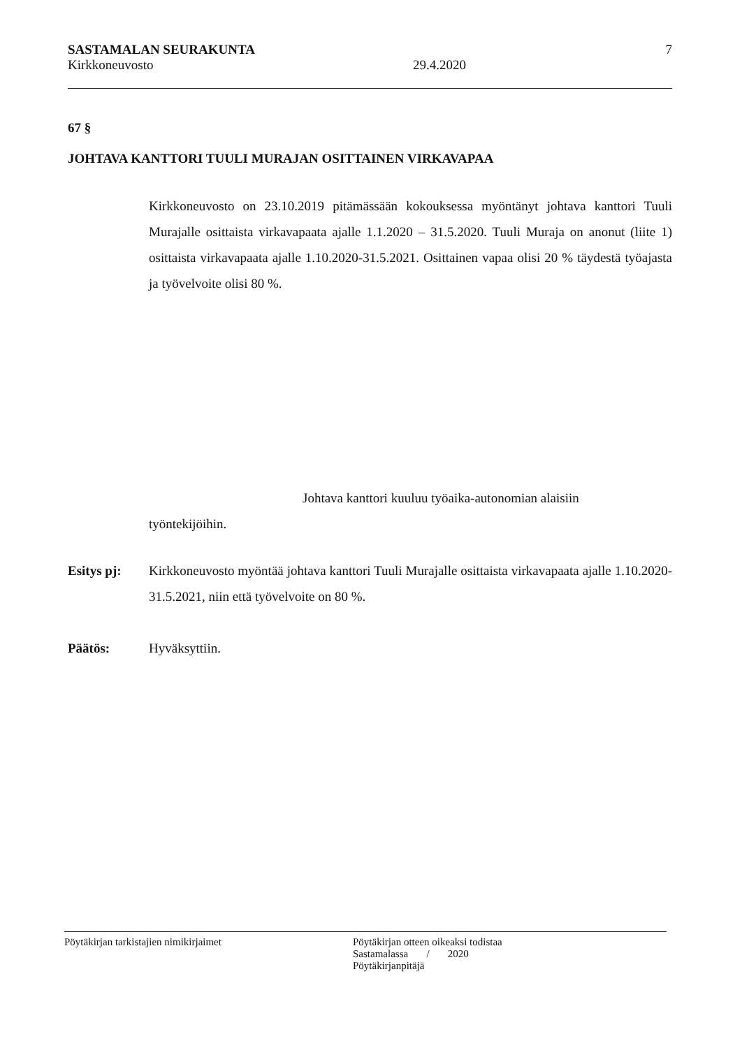SASTAMALAN SEURAKUNTA 7
Kirkkoneuvosto 29.4.2020
67 §
JOHTAVA KANTTORI TUULI MURAJAN OSITTAINEN VIRKAVAPAA
Kirkkoneuvosto on 23.10.2019 pitämässään kokouksessa myöntänyt johtava kanttori Tuuli Murajalle osittaista virkavapaata ajalle 1.1.2020 – 31.5.2020. Tuuli Muraja on anonut (liite 1) osittaista virkavapaata ajalle 1.10.2020-31.5.2021. Osittainen vapaa olisi 20 % täydestä työajasta ja työvelvoite olisi 80 %.
Johtava kanttori kuuluu työaika-autonomian alaisiin
työntekijöihin.
Esitys pj: Kirkkoneuvosto myöntää johtava kanttori Tuuli Murajalle osittaista virkavapaata ajalle 1.10.2020-31.5.2021, niin että työvelvoite on 80 %.
Päätös: Hyväksyttiin.
Pöytäkirjan tarkistajien nimikirjaimet Pöytäkirjan otteen oikeaksi todistaa
Sastamalassa / 2020
Pöytäkirjanpitäjä